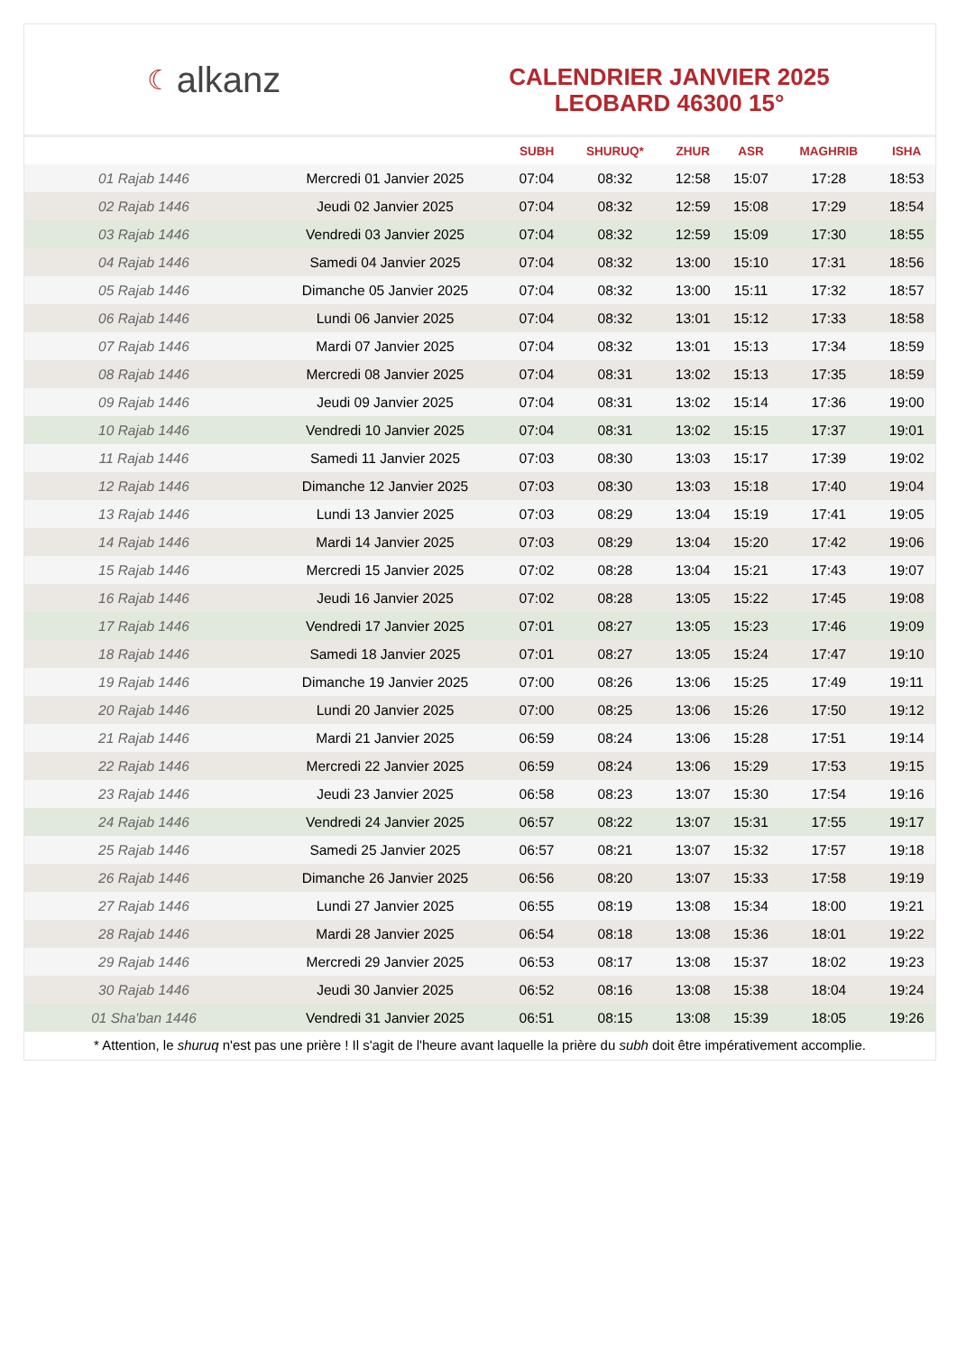☾ alkanz
CALENDRIER JANVIER 2025
LEOBARD 46300 15°
| | | SUBH | SHURUQ* | ZHUR | ASR | MAGHRIB | ISHA |
| --- | --- | --- | --- | --- | --- | --- | --- |
| 01 Rajab 1446 | Mercredi 01 Janvier 2025 | 07:04 | 08:32 | 12:58 | 15:07 | 17:28 | 18:53 |
| 02 Rajab 1446 | Jeudi 02 Janvier 2025 | 07:04 | 08:32 | 12:59 | 15:08 | 17:29 | 18:54 |
| 03 Rajab 1446 | Vendredi 03 Janvier 2025 | 07:04 | 08:32 | 12:59 | 15:09 | 17:30 | 18:55 |
| 04 Rajab 1446 | Samedi 04 Janvier 2025 | 07:04 | 08:32 | 13:00 | 15:10 | 17:31 | 18:56 |
| 05 Rajab 1446 | Dimanche 05 Janvier 2025 | 07:04 | 08:32 | 13:00 | 15:11 | 17:32 | 18:57 |
| 06 Rajab 1446 | Lundi 06 Janvier 2025 | 07:04 | 08:32 | 13:01 | 15:12 | 17:33 | 18:58 |
| 07 Rajab 1446 | Mardi 07 Janvier 2025 | 07:04 | 08:32 | 13:01 | 15:13 | 17:34 | 18:59 |
| 08 Rajab 1446 | Mercredi 08 Janvier 2025 | 07:04 | 08:31 | 13:02 | 15:13 | 17:35 | 18:59 |
| 09 Rajab 1446 | Jeudi 09 Janvier 2025 | 07:04 | 08:31 | 13:02 | 15:14 | 17:36 | 19:00 |
| 10 Rajab 1446 | Vendredi 10 Janvier 2025 | 07:04 | 08:31 | 13:02 | 15:15 | 17:37 | 19:01 |
| 11 Rajab 1446 | Samedi 11 Janvier 2025 | 07:03 | 08:30 | 13:03 | 15:17 | 17:39 | 19:02 |
| 12 Rajab 1446 | Dimanche 12 Janvier 2025 | 07:03 | 08:30 | 13:03 | 15:18 | 17:40 | 19:04 |
| 13 Rajab 1446 | Lundi 13 Janvier 2025 | 07:03 | 08:29 | 13:04 | 15:19 | 17:41 | 19:05 |
| 14 Rajab 1446 | Mardi 14 Janvier 2025 | 07:03 | 08:29 | 13:04 | 15:20 | 17:42 | 19:06 |
| 15 Rajab 1446 | Mercredi 15 Janvier 2025 | 07:02 | 08:28 | 13:04 | 15:21 | 17:43 | 19:07 |
| 16 Rajab 1446 | Jeudi 16 Janvier 2025 | 07:02 | 08:28 | 13:05 | 15:22 | 17:45 | 19:08 |
| 17 Rajab 1446 | Vendredi 17 Janvier 2025 | 07:01 | 08:27 | 13:05 | 15:23 | 17:46 | 19:09 |
| 18 Rajab 1446 | Samedi 18 Janvier 2025 | 07:01 | 08:27 | 13:05 | 15:24 | 17:47 | 19:10 |
| 19 Rajab 1446 | Dimanche 19 Janvier 2025 | 07:00 | 08:26 | 13:06 | 15:25 | 17:49 | 19:11 |
| 20 Rajab 1446 | Lundi 20 Janvier 2025 | 07:00 | 08:25 | 13:06 | 15:26 | 17:50 | 19:12 |
| 21 Rajab 1446 | Mardi 21 Janvier 2025 | 06:59 | 08:24 | 13:06 | 15:28 | 17:51 | 19:14 |
| 22 Rajab 1446 | Mercredi 22 Janvier 2025 | 06:59 | 08:24 | 13:06 | 15:29 | 17:53 | 19:15 |
| 23 Rajab 1446 | Jeudi 23 Janvier 2025 | 06:58 | 08:23 | 13:07 | 15:30 | 17:54 | 19:16 |
| 24 Rajab 1446 | Vendredi 24 Janvier 2025 | 06:57 | 08:22 | 13:07 | 15:31 | 17:55 | 19:17 |
| 25 Rajab 1446 | Samedi 25 Janvier 2025 | 06:57 | 08:21 | 13:07 | 15:32 | 17:57 | 19:18 |
| 26 Rajab 1446 | Dimanche 26 Janvier 2025 | 06:56 | 08:20 | 13:07 | 15:33 | 17:58 | 19:19 |
| 27 Rajab 1446 | Lundi 27 Janvier 2025 | 06:55 | 08:19 | 13:08 | 15:34 | 18:00 | 19:21 |
| 28 Rajab 1446 | Mardi 28 Janvier 2025 | 06:54 | 08:18 | 13:08 | 15:36 | 18:01 | 19:22 |
| 29 Rajab 1446 | Mercredi 29 Janvier 2025 | 06:53 | 08:17 | 13:08 | 15:37 | 18:02 | 19:23 |
| 30 Rajab 1446 | Jeudi 30 Janvier 2025 | 06:52 | 08:16 | 13:08 | 15:38 | 18:04 | 19:24 |
| 01 Sha'ban 1446 | Vendredi 31 Janvier 2025 | 06:51 | 08:15 | 13:08 | 15:39 | 18:05 | 19:26 |
* Attention, le shuruq n'est pas une prière ! Il s'agit de l'heure avant laquelle la prière du subh doit être impérativement accomplie.